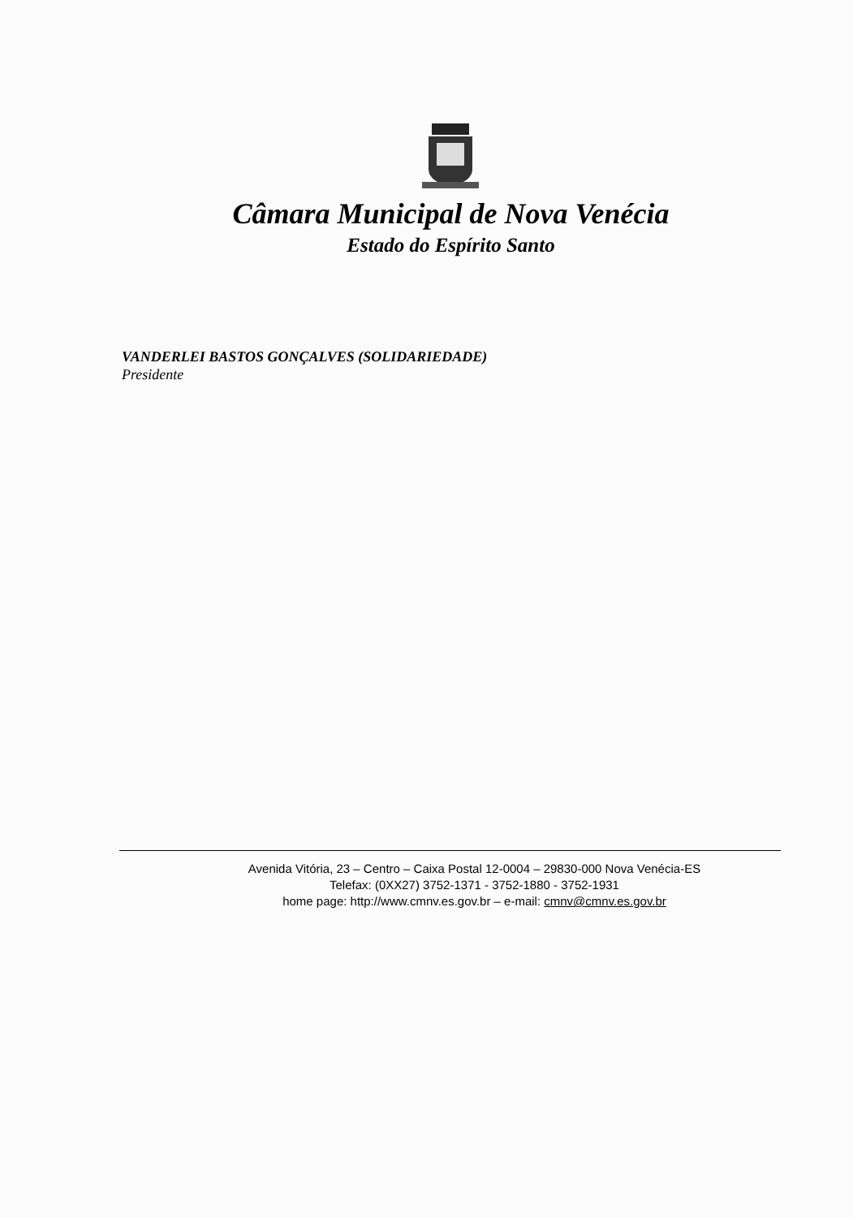Câmara Municipal de Nova Venécia
Estado do Espírito Santo
VANDERLEI BASTOS GONÇALVES (SOLIDARIEDADE)
Presidente
Avenida Vitória, 23 – Centro – Caixa Postal 12-0004 – 29830-000 Nova Venécia-ES
Telefax: (0XX27) 3752-1371 - 3752-1880 - 3752-1931
home page: http://www.cmnv.es.gov.br – e-mail: cmnv@cmnv.es.gov.br